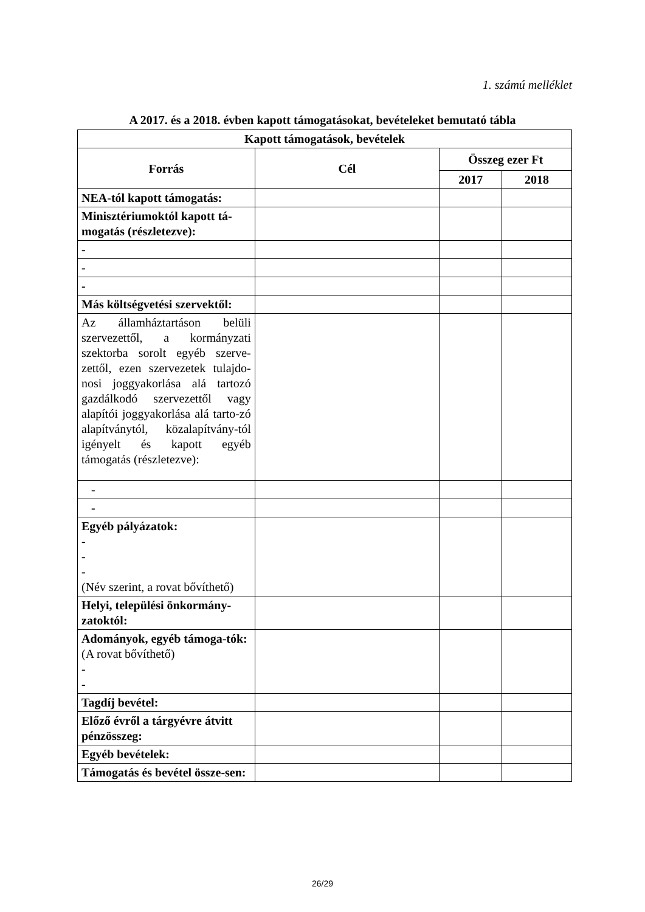1. számú melléklet
A 2017. és a 2018. évben kapott támogatásokat, bevételeket bemutató tábla
| Kapott támogatások, bevételek | | | |
| --- | --- | --- | --- |
| Forrás | Cél | Összeg ezer Ft | |
| | | 2017 | 2018 |
| NEA-tól kapott támogatás: | | | |
| Minisztériumoktól kapott tá-mogatás (részletezve): | | | |
| - | | | |
| - | | | |
| - | | | |
| Más költségvetési szervektől: | | | |
| Az államháztartáson belüli szervezettől, a kormányzati szektorba sorolt egyéb szerve-zettől, ezen szervezetek tulajdo-nosi joggyakorlása alá tartozó gazdálkodó szervezettől vagy alapítói joggyakorlása alá tarto-zó alapítványtól, közalapítvány-tól igényelt és kapott egyéb támogatás (részletezve): | | | |
| - | | | |
| - | | | |
| Egyéb pályázatok: - - - (Név szerint, a rovat bővíthető) | | | |
| Helyi, települési önkormány-zatoktól: | | | |
| Adományok, egyéb támoga-tók: (A rovat bővíthető) - - | | | |
| Tagdíj bevétel: | | | |
| Előző évről a tárgyévre átvitt pénzösszeg: | | | |
| Egyéb bevételek: | | | |
| Támogatás és bevétel össze-sen: | | | |
26/29